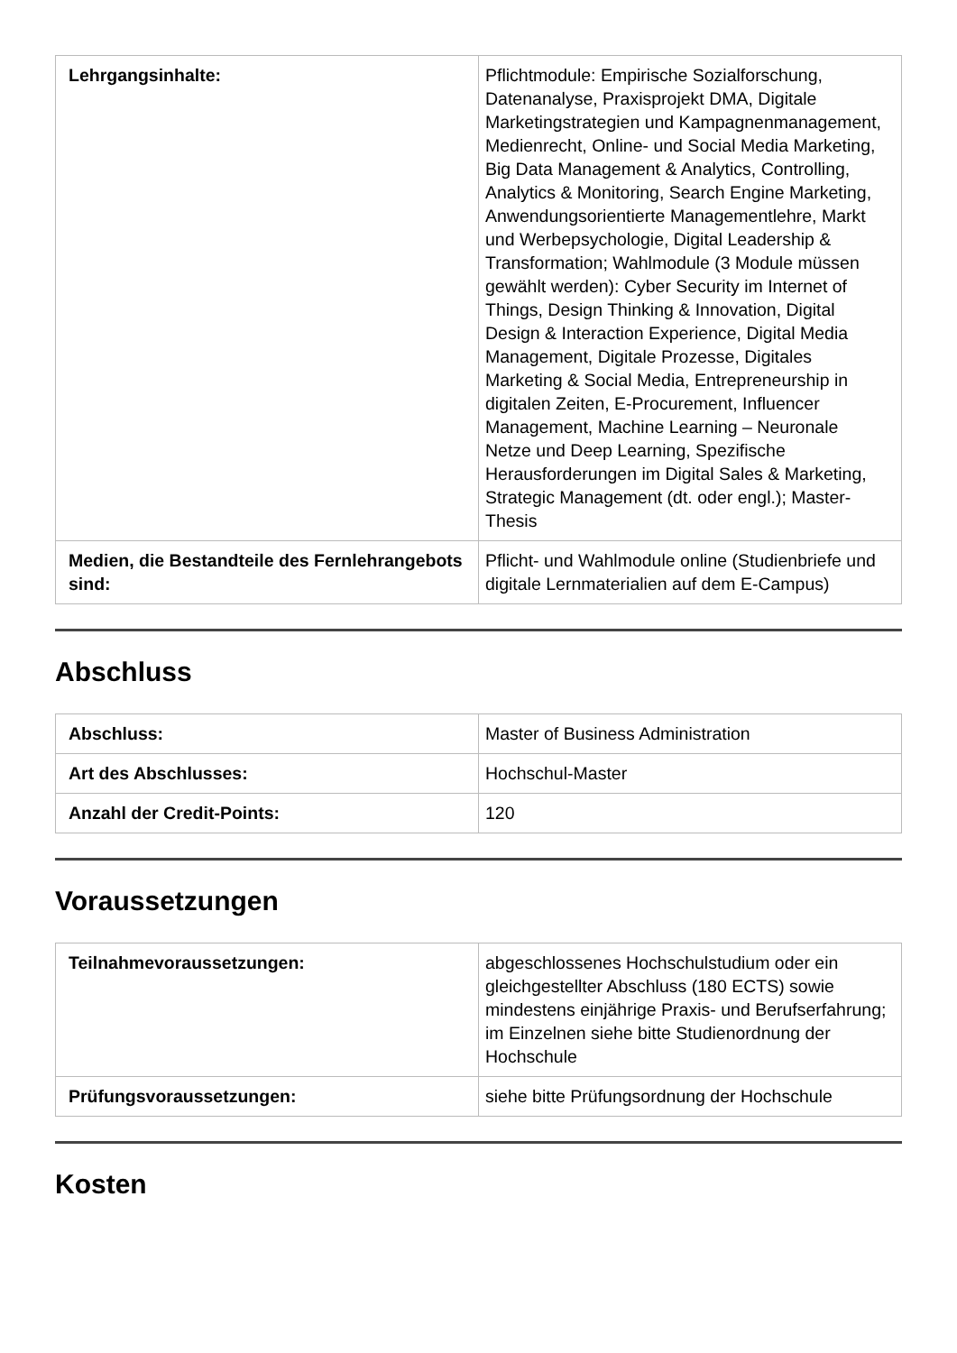| Lehrgangsinhalte: | Pflichtmodule: Empirische Sozialforschung, Datenanalyse, Praxisprojekt DMA, Digitale Marketingstrategien und Kampagnenmanagement, Medienrecht, Online- und Social Media Marketing, Big Data Management & Analytics, Controlling, Analytics & Monitoring, Search Engine Marketing, Anwendungsorientierte Managementlehre, Markt und Werbepsychologie, Digital Leadership & Transformation; Wahlmodule (3 Module müssen gewählt werden): Cyber Security im Internet of Things, Design Thinking & Innovation, Digital Design & Interaction Experience, Digital Media Management, Digitale Prozesse, Digitales Marketing & Social Media, Entrepreneurship in digitalen Zeiten, E-Procurement, Influencer Management, Machine Learning – Neuronale Netze und Deep Learning, Spezifische Herausforderungen im Digital Sales & Marketing, Strategic Management (dt. oder engl.); Master-Thesis |
| Medien, die Bestandteile des Fernlehrangebots sind: | Pflicht- und Wahlmodule online (Studienbriefe und digitale Lernmaterialien auf dem E-Campus) |
Abschluss
| Abschluss: | Master of Business Administration |
| Art des Abschlusses: | Hochschul-Master |
| Anzahl der Credit-Points: | 120 |
Voraussetzungen
| Teilnahmevoraussetzungen: | abgeschlossenes Hochschulstudium oder ein gleichgestellter Abschluss (180 ECTS) sowie mindestens einjährige Praxis- und Berufserfahrung; im Einzelnen siehe bitte Studienordnung der Hochschule |
| Prüfungsvoraussetzungen: | siehe bitte Prüfungsordnung der Hochschule |
Kosten